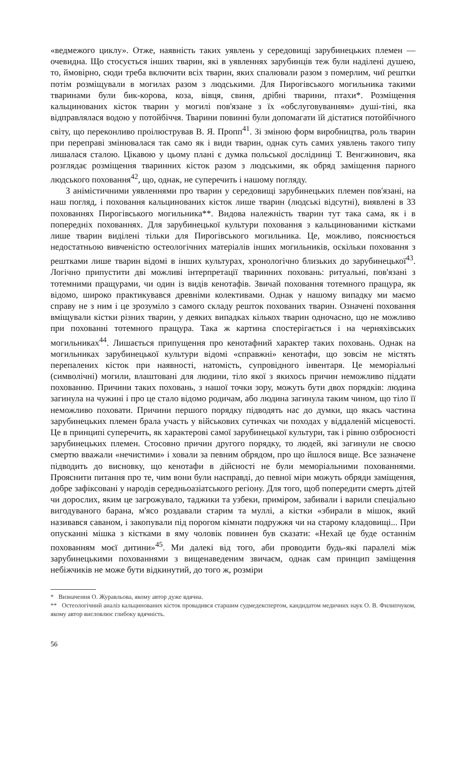«ведмежого циклу». Отже, наявність таких уявлень у середовищі зарубинецьких племен — очевидна. Що стосується інших тварин, які в уявленнях зарубинців теж були наділені душею, то, ймовірно, сюди треба включити всіх тварин, яких спалювали разом з померлим, чиї рештки потім розміщували в могилах разом з людськими. Для Пирогівського могильника такими тваринами були бик-корова, коза, вівця, свиня, дрібні тварини, птахи*. Розміщення кальцинованих кісток тварин у могилі пов'язане з їх «обслуговуванням» душі-тіні, яка відправлялася водою у потойбіччя. Тварини повинні були допомагати їй дістатися потойбічного світу, що переконливо проілюстрував В. Я. Пропп<sup>41</sup>. Зі зміною форм виробництва, роль тварин при переправі змінювалася так само як і види тварин, однак суть самих уявлень такого типу лишалася сталою. Цікавою у цьому плані є думка польської дослідниці Т. Венгжинович, яка розглядає розміщення тваринних кісток разом з людськими, як обряд заміщення парного людського поховання<sup>42</sup>, що, однак, не суперечить і нашому погляду.
З анімістичними уявленнями про тварин у середовищі зарубинецьких племен пов'язані, на наш погляд, і поховання кальцинованих кісток лише тварин (людські відсутні), виявлені в 33 похованнях Пирогівського могильника**. Видова належність тварин тут така сама, як і в попередніх похованнях. Для зарубинецької культури поховання з кальцинованими кістками лише тварин виділені тільки для Пирогівського могильника. Це, можливо, пояснюється недостатньою вивченістю остеологічних матеріалів інших могильників, оскільки поховання з рештками лише тварин відомі в інших культурах, хронологічно близьких до зарубинецької<sup>43</sup>. Логічно припустити дві можливі інтерпретації тваринних поховань: ритуальні, пов'язані з тотемними пращурами, чи один із видів кенотафів. Звичай поховання тотемного пращура, як відомо, широко практикувався древніми колективами. Однак у нашому випадку ми маємо справу не з ним і це зрозуміло з самого складу решток похованих тварин. Означені поховання вміщували кістки різних тварин, у деяких випадках кількох тварин одночасно, що не можливо при похованні тотемного пращура. Така ж картина спостерігається і на черняхівських могильниках<sup>44</sup>. Лишається припущення про кенотафний характер таких поховань. Однак на могильниках зарубинецької культури відомі «справжні» кенотафи, що зовсім не містять перепалених кісток при наявності, натомість, супровідного інвентаря. Це меморіальні (символічні) могили, влаштовані для людини, тіло якої з якихось причин неможливо піддати похованню. Причини таких поховань, з нашої точки зору, можуть бути двох порядків: людина загинула на чужині і про це стало відомо родичам, або людина загинула таким чином, що тіло її неможливо поховати. Причини першого порядку підводять нас до думки, що якась частина зарубинецьких племен брала участь у військових сутичках чи походах у віддаленій місцевості. Це в принципі суперечить, як характерові самої зарубинецької культури, так і рівню озброєності зарубинецьких племен. Стосовно причин другого порядку, то людей, які загинули не своєю смертю вважали «нечистими» і ховали за певним обрядом, про що йшлося вище. Все зазначене підводить до висновку, що кенотафи в дійсності не були меморіальними похованнями. Прояснити питання про те, чим вони були насправді, до певної міри можуть обряди заміщення, добре зафіксовані у народів середньоазіатського регіону. Для того, щоб попередити смерть дітей чи дорослих, яким це загрожувало, таджики та узбеки, приміром, забивали і варили спеціально вигодуваного барана, м'ясо роздавали старим та муллі, а кістки «збирали в мішок, який називався саваном, і закопували під порогом кімнати подружжя чи на старому кладовищі... При опусканні мішка з кістками в яму чоловік повинен був сказати: «Нехай це буде останнім похованням моєї дитини»<sup>45</sup>. Ми далекі від того, аби проводити будь-які паралелі між зарубинецькими похованнями з вищенаведеним звичаєм, однак сам принцип заміщення небіжчиків не може бути відкинутий, до того ж, розміри
* Визначення О. Журавльова, якому автор дуже вдячна.
** Остеологічний аналіз кальцинованих кісток провадився старшим судмедекспертом, кандидатом медичних наук О. В. Филипчуком, якому автор висловлює глибоку вдячність.
56